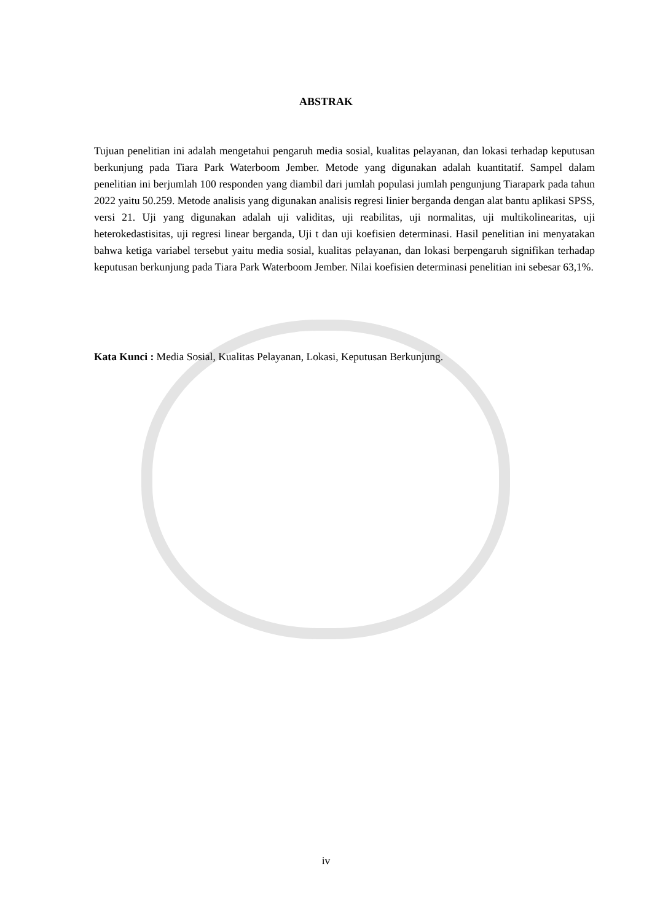ABSTRAK
Tujuan penelitian ini adalah mengetahui pengaruh media sosial, kualitas pelayanan, dan lokasi terhadap keputusan berkunjung pada Tiara Park Waterboom Jember. Metode yang digunakan adalah kuantitatif. Sampel dalam penelitian ini berjumlah 100 responden yang diambil dari jumlah populasi jumlah pengunjung Tiarapark pada tahun 2022 yaitu 50.259. Metode analisis yang digunakan analisis regresi linier berganda dengan alat bantu aplikasi SPSS, versi 21. Uji yang digunakan adalah uji validitas, uji reabilitas, uji normalitas, uji multikolinearitas, uji heterokedastisitas, uji regresi linear berganda, Uji t dan uji koefisien determinasi. Hasil penelitian ini menyatakan bahwa ketiga variabel tersebut yaitu media sosial, kualitas pelayanan, dan lokasi berpengaruh signifikan terhadap keputusan berkunjung pada Tiara Park Waterboom Jember. Nilai koefisien determinasi penelitian ini sebesar 63,1%.
Kata Kunci : Media Sosial, Kualitas Pelayanan, Lokasi, Keputusan Berkunjung.
iv